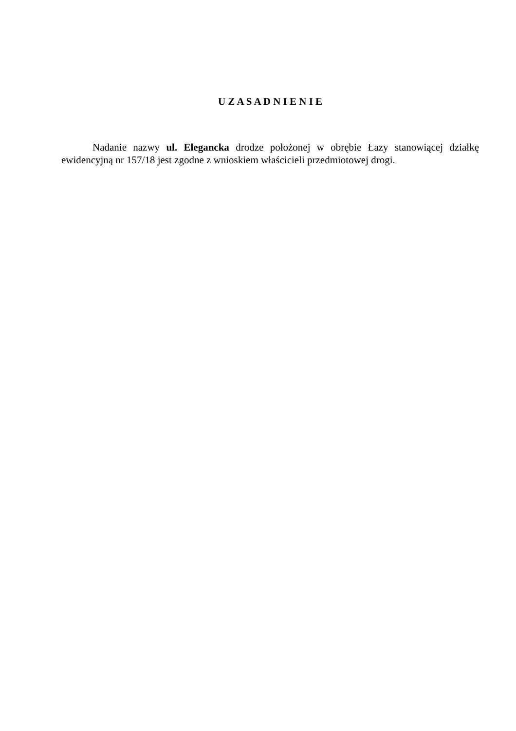U Z A S A D N I E N I E
Nadanie nazwy ul. Elegancka drodze położonej w obrębie Łazy stanowiącej działkę ewidencyjną nr 157/18 jest zgodne z wnioskiem właścicieli przedmiotowej drogi.